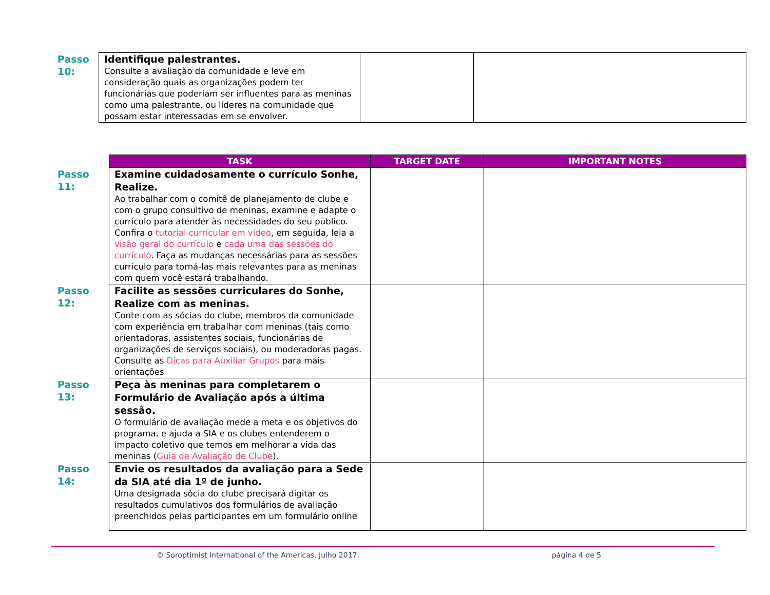| Passo 10: | Identifique palestrantes. Consulte a avaliação da comunidade e leve em consideração quais as organizações podem ter funcionárias que poderiam ser influentes para as meninas como uma palestrante, ou líderes na comunidade que possam estar interessadas em se envolver. | | |
| | TASK | TARGET DATE | IMPORTANT NOTES |
| --- | --- | --- | --- |
| Passo 11: | Examine cuidadosamente o currículo Sonhe, Realize. Ao trabalhar com o comitê de planejamento de clube e com o grupo consultivo de meninas, examine e adapte o currículo para atender às necessidades do seu público. Confira o tutorial curricular em vídeo , em seguida, leia a visão geral do currículo e cada uma das sessões do currículo . Faça as mudanças necessárias para as sessões currículo para torná-las mais relevantes para as meninas com quem você estará trabalhando. | | |
| Passo 12: | Facilite as sessões curriculares do Sonhe, Realize com as meninas. Conte com as sócias do clube, membros da comunidade com experiência em trabalhar com meninas (tais como orientadoras, assistentes sociais, funcionárias de organizações de serviços sociais), ou moderadoras pagas. Consulte as Dicas para Auxiliar Grupos para mais orientações | | |
| Passo 13: | Peça às meninas para completarem o Formulário de Avaliação após a última sessão. O formulário de avaliação mede a meta e os objetivos do programa, e ajuda a SIA e os clubes entenderem o impacto coletivo que temos em melhorar a vida das meninas ( Guia de Avaliação de Clube ). | | |
| Passo 14: | Envie os resultados da avaliação para a Sede da SIA até dia 1º de junho. Uma designada sócia do clube precisará digitar os resultados cumulativos dos formulários de avaliação preenchidos pelas participantes em um formulário online | | |
© Soroptimist International of the Americas. Julho 2017. página 4 de 5